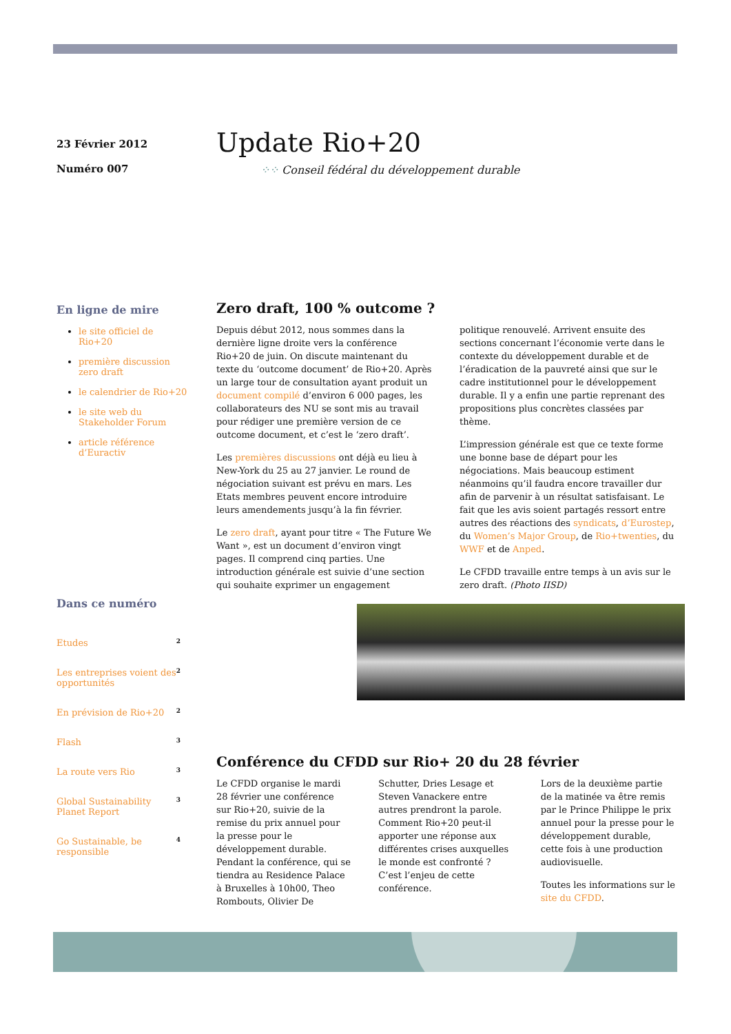23 Février 2012
Numéro 007
Update Rio+20
⁘⁘ Conseil fédéral du développement durable
En ligne de mire
le site officiel de Rio+20
première discussion zero draft
le calendrier de Rio+20
le site web du Stakeholder Forum
article référence d’Euractiv
Dans ce numéro
Etudes 2
Les entreprises voient des opportunités 2
En prévision de Rio+20 2
Flash 3
La route vers Rio 3
Global Sustainability Planet Report 3
Go Sustainable, be responsible 4
Zero draft, 100 % outcome ?
Depuis début 2012, nous sommes dans la dernière ligne droite vers la conférence Rio+20 de juin. On discute maintenant du texte du ‘outcome document’ de Rio+20. Après un large tour de consultation ayant produit un document compilé d’environ 6 000 pages, les collaborateurs des NU se sont mis au travail pour rédiger une première version de ce outcome document, et c’est le ‘zero draft’.
Les premières discussions ont déjà eu lieu à New-York du 25 au 27 janvier. Le round de négociation suivant est prévu en mars. Les Etats membres peuvent encore introduire leurs amendements jusqu’à la fin février.
Le zero draft, ayant pour titre « The Future We Want », est un document d’environ vingt pages. Il comprend cinq parties. Une introduction générale est suivie d’une section qui souhaite exprimer un engagement politique renouvelé. Arrivent ensuite des sections concernant l’économie verte dans le contexte du développement durable et de l’éradication de la pauvreté ainsi que sur le cadre institutionnel pour le développement durable. Il y a enfin une partie reprenant des propositions plus concrètes classées par thème.
L’impression générale est que ce texte forme une bonne base de départ pour les négociations. Mais beaucoup estiment néanmoins qu’il faudra encore travailler dur afin de parvenir à un résultat satisfaisant. Le fait que les avis soient partagés ressort entre autres des réactions des syndicats, d’Eurostep, du Women’s Major Group, de Rio+twenties, du WWF et de Anped.
Le CFDD travaille entre temps à un avis sur le zero draft. (Photo IISD)
Conférence du CFDD sur Rio+ 20 du 28 février
Le CFDD organise le mardi 28 février une conférence sur Rio+20, suivie de la remise du prix annuel pour la presse pour le développement durable. Pendant la conférence, qui se tiendra au Residence Palace à Bruxelles à 10h00, Theo Rombouts, Olivier De Schutter, Dries Lesage et Steven Vanackere entre autres prendront la parole. Comment Rio+20 peut-il apporter une réponse aux différentes crises auxquelles le monde est confronté ? C’est l’enjeu de cette conférence.
Lors de la deuxième partie de la matinée va être remis par le Prince Philippe le prix annuel pour la presse pour le développement durable, cette fois à une production audiovisuelle.
Toutes les informations sur le site du CFDD.